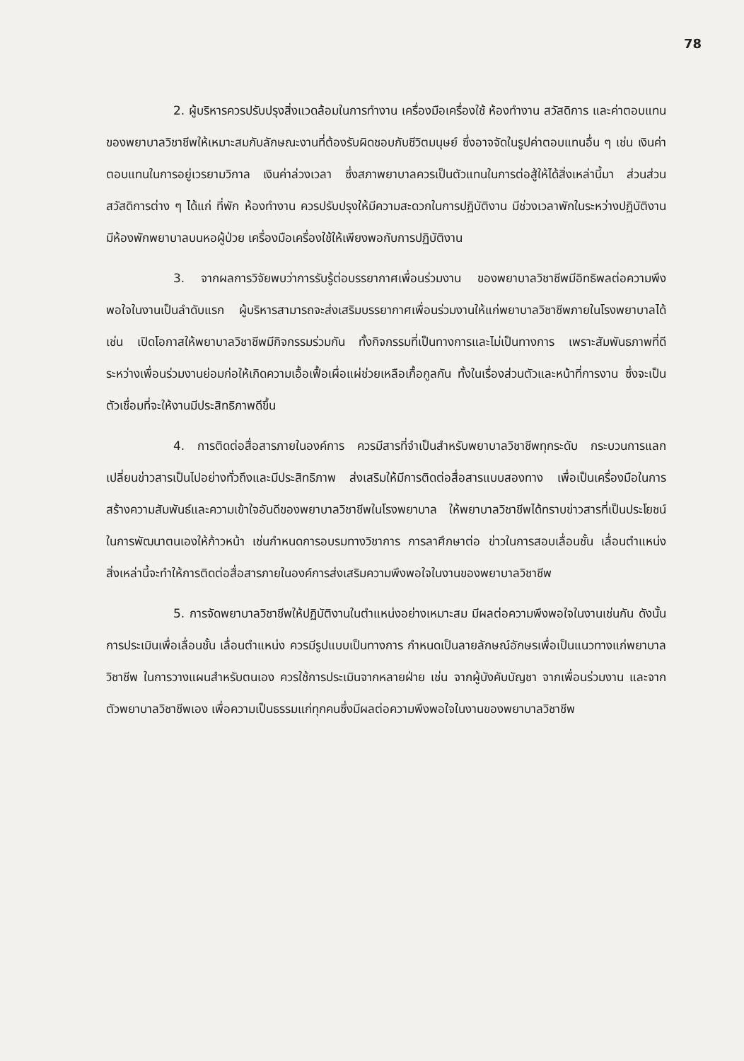78
2. ผู้บริหารควรปรับปรุงสิ่งแวดล้อมในการทำงาน เครื่องมือเครื่องใช้ ห้องทำงาน สวัสดิการ และค่าตอบแทนของพยาบาลวิชาชีพให้เหมาะสมกับลักษณะงานที่ต้องรับผิดชอบกับชีวิตมนุษย์ ซึ่งอาจจัดในรูปค่าตอบแทนอื่น ๆ เช่น เงินค่าตอบแทนในการอยู่เวรยามวิกาล เงินค่าล่วงเวลา ซึ่งสภาพยาบาลควรเป็นตัวแทนในการต่อสู้ให้ได้สิ่งเหล่านี้มา ส่วนส่วนสวัสดิการต่าง ๆ ได้แก่ ที่พัก ห้องทำงาน ควรปรับปรุงให้มีความสะดวกในการปฏิบัติงาน มีช่วงเวลาพักในระหว่างปฏิบัติงาน มีห้องพักพยาบาลบนหอผู้ป่วย เครื่องมือเครื่องใช้ให้เพียงพอกับการปฏิบัติงาน
3. จากผลการวิจัยพบว่าการรับรู้ต่อบรรยากาศเพื่อนร่วมงาน ของพยาบาลวิชาชีพมีอิทธิพลต่อความพึงพอใจในงานเป็นลำดับแรก ผู้บริหารสามารถจะส่งเสริมบรรยากาศเพื่อนร่วมงานให้แก่พยาบาลวิชาชีพภายในโรงพยาบาลได้ เช่น เปิดโอกาสให้พยาบาลวิชาชีพมีกิจกรรมร่วมกัน ทั้งกิจกรรมที่เป็นทางการและไม่เป็นทางการ เพราะสัมพันธภาพที่ดีระหว่างเพื่อนร่วมงานย่อมก่อให้เกิดความเอื้อเฟื้อเผื่อแผ่ช่วยเหลือเกื้อกูลกัน ทั้งในเรื่องส่วนตัวและหน้าที่การงาน ซึ่งจะเป็นตัวเชื่อมที่จะให้งานมีประสิทธิภาพดีขึ้น
4. การติดต่อสื่อสารภายในองค์การ ควรมีสารที่จำเป็นสำหรับพยาบาลวิชาชีพทุกระดับ กระบวนการแลกเปลี่ยนข่าวสารเป็นไปอย่างทั่วถึงและมีประสิทธิภาพ ส่งเสริมให้มีการติดต่อสื่อสารแบบสองทาง เพื่อเป็นเครื่องมือในการสร้างความสัมพันธ์และความเข้าใจอันดีของพยาบาลวิชาชีพในโรงพยาบาล ให้พยาบาลวิชาชีพได้ทราบข่าวสารที่เป็นประโยชน์ในการพัฒนาตนเองให้ก้าวหน้า เช่นกำหนดการอบรมทางวิชาการ การลาศึกษาต่อ ข่าวในการสอบเลื่อนชั้น เลื่อนตำแหน่ง สิ่งเหล่านี้จะทำให้การติดต่อสื่อสารภายในองค์การส่งเสริมความพึงพอใจในงานของพยาบาลวิชาชีพ
5. การจัดพยาบาลวิชาชีพให้ปฏิบัติงานในตำแหน่งอย่างเหมาะสม มีผลต่อความพึงพอใจในงานเช่นกัน ดังนั้นการประเมินเพื่อเลื่อนชั้น เลื่อนตำแหน่ง ควรมีรูปแบบเป็นทางการ กำหนดเป็นลายลักษณ์อักษรเพื่อเป็นแนวทางแก่พยาบาลวิชาชีพ ในการวางแผนสำหรับตนเอง ควรใช้การประเมินจากหลายฝ่าย เช่น จากผู้บังคับบัญชา จากเพื่อนร่วมงาน และจากตัวพยาบาลวิชาชีพเอง เพื่อความเป็นธรรมแก่ทุกคนซึ่งมีผลต่อความพึงพอใจในงานของพยาบาลวิชาชีพ